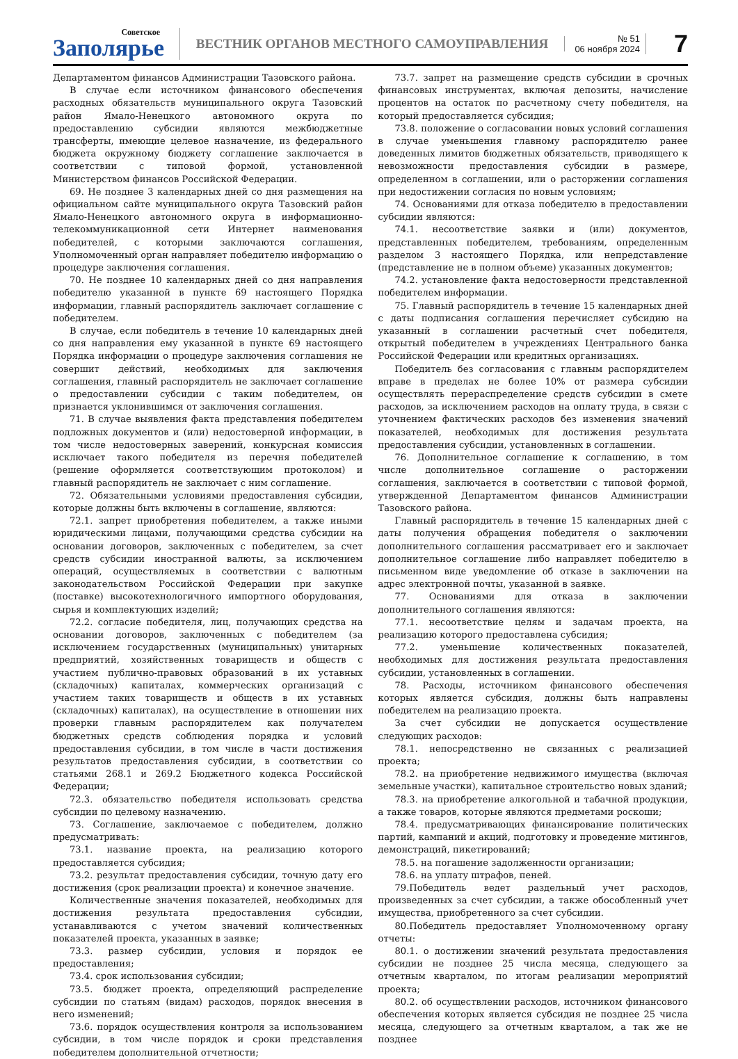Советское
Заполярье
ВЕСТНИК ОРГАНОВ МЕСТНОГО САМОУПРАВЛЕНИЯ
№ 51
06 ноября 2024
7
Департаментом финансов Администрации Тазовского района.
В случае если источником финансового обеспечения расходных обязательств муниципального округа Тазовский район Ямало-Ненецкого автономного округа по предоставлению субсидии являются межбюджетные трансферты, имеющие целевое назначение, из федерального бюджета окружному бюджету соглашение заключается в соответствии с типовой формой, установленной Министерством финансов Российской Федерации.
69. Не позднее 3 календарных дней со дня размещения на официальном сайте муниципального округа Тазовский район Ямало-Ненецкого автономного округа в информационно-телекоммуникационной сети Интернет наименования победителей, с которыми заключаются соглашения, Уполномоченный орган направляет победителю информацию о процедуре заключения соглашения.
70. Не позднее 10 календарных дней со дня направления победителю указанной в пункте 69 настоящего Порядка информации, главный распорядитель заключает соглашение с победителем.
В случае, если победитель в течение 10 календарных дней со дня направления ему указанной в пункте 69 настоящего Порядка информации о процедуре заключения соглашения не совершит действий, необходимых для заключения соглашения, главный распорядитель не заключает соглашение о предоставлении субсидии с таким победителем, он признается уклонившимся от заключения соглашения.
71. В случае выявления факта представления победителем подложных документов и (или) недостоверной информации, в том числе недостоверных заверений, конкурсная комиссия исключает такого победителя из перечня победителей (решение оформляется соответствующим протоколом) и главный распорядитель не заключает с ним соглашение.
72. Обязательными условиями предоставления субсидии, которые должны быть включены в соглашение, являются:
72.1. запрет приобретения победителем, а также иными юридическими лицами, получающими средства субсидии на основании договоров, заключенных с победителем, за счет средств субсидии иностранной валюты, за исключением операций, осуществляемых в соответствии с валютным законодательством Российской Федерации при закупке (поставке) высокотехнологичного импортного оборудования, сырья и комплектующих изделий;
72.2. согласие победителя, лиц, получающих средства на основании договоров, заключенных с победителем (за исключением государственных (муниципальных) унитарных предприятий, хозяйственных товариществ и обществ с участием публично-правовых образований в их уставных (складочных) капиталах, коммерческих организаций с участием таких товариществ и обществ в их уставных (складочных) капиталах), на осуществление в отношении них проверки главным распорядителем как получателем бюджетных средств соблюдения порядка и условий предоставления субсидии, в том числе в части достижения результатов предоставления субсидии, в соответствии со статьями 268.1 и 269.2 Бюджетного кодекса Российской Федерации;
72.3. обязательство победителя использовать средства субсидии по целевому назначению.
73. Соглашение, заключаемое с победителем, должно предусматривать:
73.1. название проекта, на реализацию которого предоставляется субсидия;
73.2. результат предоставления субсидии, точную дату его достижения (срок реализации проекта) и конечное значение.
Количественные значения показателей, необходимых для достижения результата предоставления субсидии, устанавливаются с учетом значений количественных показателей проекта, указанных в заявке;
73.3. размер субсидии, условия и порядок ее предоставления;
73.4. срок использования субсидии;
73.5. бюджет проекта, определяющий распределение субсидии по статьям (видам) расходов, порядок внесения в него изменений;
73.6. порядок осуществления контроля за использованием субсидии, в том числе порядок и сроки представления победителем дополнительной отчетности;
73.7. запрет на размещение средств субсидии в срочных финансовых инструментах, включая депозиты, начисление процентов на остаток по расчетному счету победителя, на который предоставляется субсидия;
73.8. положение о согласовании новых условий соглашения в случае уменьшения главному распорядителю ранее доведенных лимитов бюджетных обязательств, приводящего к невозможности предоставления субсидии в размере, определенном в соглашении, или о расторжении соглашения при недостижении согласия по новым условиям;
74. Основаниями для отказа победителю в предоставлении субсидии являются:
74.1. несоответствие заявки и (или) документов, представленных победителем, требованиям, определенным разделом 3 настоящего Порядка, или непредставление (представление не в полном объеме) указанных документов;
74.2. установление факта недостоверности представленной победителем информации.
75. Главный распорядитель в течение 15 календарных дней с даты подписания соглашения перечисляет субсидию на указанный в соглашении расчетный счет победителя, открытый победителем в учреждениях Центрального банка Российской Федерации или кредитных организациях.
Победитель без согласования с главным распорядителем вправе в пределах не более 10% от размера субсидии осуществлять перераспределение средств субсидии в смете расходов, за исключением расходов на оплату труда, в связи с уточнением фактических расходов без изменения значений показателей, необходимых для достижения результата предоставления субсидии, установленных в соглашении.
76. Дополнительное соглашение к соглашению, в том числе дополнительное соглашение о расторжении соглашения, заключается в соответствии с типовой формой, утвержденной Департаментом финансов Администрации Тазовского района.
Главный распорядитель в течение 15 календарных дней с даты получения обращения победителя о заключении дополнительного соглашения рассматривает его и заключает дополнительное соглашение либо направляет победителю в письменном виде уведомление об отказе в заключении на адрес электронной почты, указанной в заявке.
77. Основаниями для отказа в заключении дополнительного соглашения являются:
77.1. несоответствие целям и задачам проекта, на реализацию которого предоставлена субсидия;
77.2. уменьшение количественных показателей, необходимых для достижения результата предоставления субсидии, установленных в соглашении.
78. Расходы, источником финансового обеспечения которых является субсидия, должны быть направлены победителем на реализацию проекта.
За счет субсидии не допускается осуществление следующих расходов:
78.1. непосредственно не связанных с реализацией проекта;
78.2. на приобретение недвижимого имущества (включая земельные участки), капитальное строительство новых зданий;
78.3. на приобретение алкогольной и табачной продукции, а также товаров, которые являются предметами роскоши;
78.4. предусматривающих финансирование политических партий, кампаний и акций, подготовку и проведение митингов, демонстраций, пикетирований;
78.5. на погашение задолженности организации;
78.6. на уплату штрафов, пеней.
79.Победитель ведет раздельный учет расходов, произведенных за счет субсидии, а также обособленный учет имущества, приобретенного за счет субсидии.
80.Победитель предоставляет Уполномоченному органу отчеты:
80.1. о достижении значений результата предоставления субсидии не позднее 25 числа месяца, следующего за отчетным кварталом, по итогам реализации мероприятий проекта;
80.2. об осуществлении расходов, источником финансового обеспечения которых является субсидия не позднее 25 числа месяца, следующего за отчетным кварталом, а так же не позднее